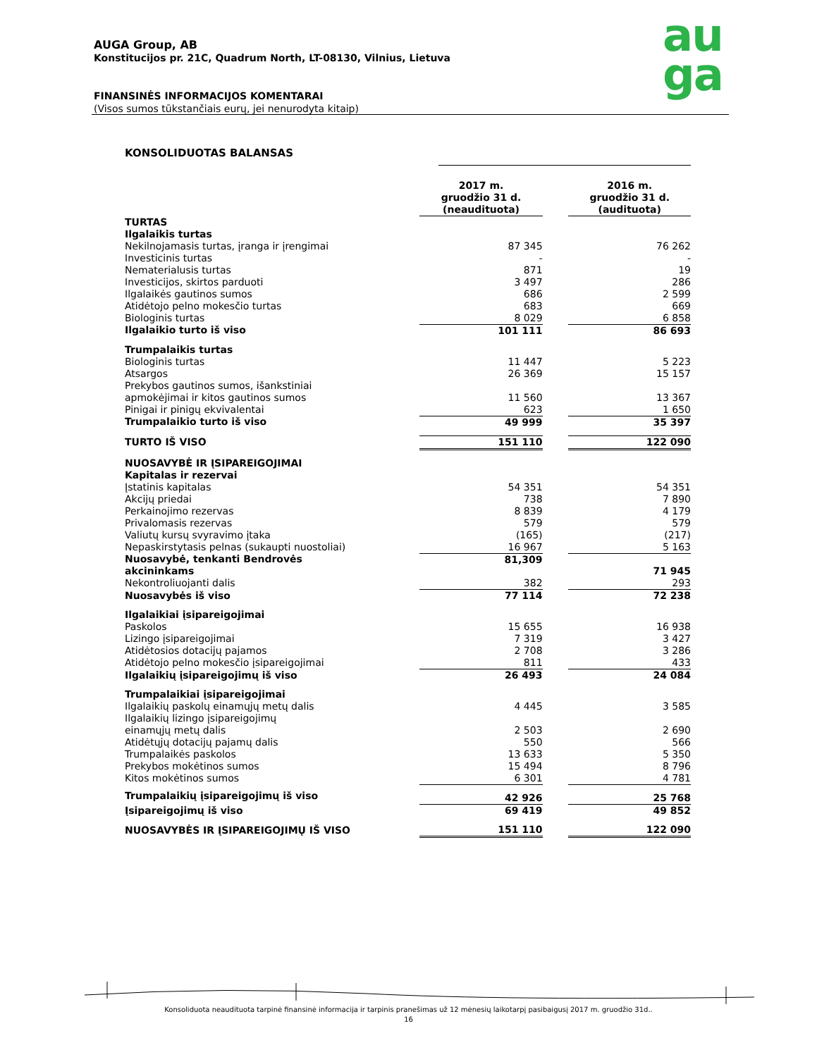AUGA Group, AB
Konstitucijos pr. 21C, Quadrum North, LT-08130, Vilnius, Lietuva
FINANSINĖS INFORMACIJOS KOMENTARAI
(Visos sumos tūkstančiais eurų, jei nenurodyta kitaip)
au
ga
KONSOLIDUOTAS BALANSAS
| | 2017 m. gruodžio 31 d. (neaudituota) | | 2016 m. gruodžio 31 d. (audituota) |
| TURTAS | | | |
| Ilgalaikis turtas | | | |
| Nekilnojamasis turtas, įranga ir įrengimai | 87 345 | | 76 262 |
| Investicinis turtas | - | | - |
| Nematerialusis turtas | 871 | | 19 |
| Investicijos, skirtos parduoti | 3 497 | | 286 |
| Ilgalaikės gautinos sumos | 686 | | 2 599 |
| Atidėtojo pelno mokesčio turtas | 683 | | 669 |
| Biologinis turtas | 8 029 | | 6 858 |
| Ilgalaikio turto iš viso | 101 111 | | 86 693 |
| Trumpalaikis turtas | | | |
| Biologinis turtas | 11 447 | | 5 223 |
| Atsargos | 26 369 | | 15 157 |
| Prekybos gautinos sumos, išankstiniai apmokėjimai ir kitos gautinos sumos | 11 560 | | 13 367 |
| Pinigai ir pinigų ekvivalentai | 623 | | 1 650 |
| Trumpalaikio turto iš viso | 49 999 | | 35 397 |
| TURTO IŠ VISO | 151 110 | | 122 090 |
| NUOSAVYBĖ IR ĮSIPAREIGOJIMAI | | | |
| Kapitalas ir rezervai | | | |
| Įstatinis kapitalas | 54 351 | | 54 351 |
| Akcijų priedai | 738 | | 7 890 |
| Perkainojimo rezervas | 8 839 | | 4 179 |
| Privalomasis rezervas | 579 | | 579 |
| Valiutų kursų svyravimo įtaka | (165) | | (217) |
| Nepaskirstytasis pelnas (sukaupti nuostoliai) | 16 967 | | 5 163 |
| Nuosavybė, tenkanti Bendrovės akcininkams | 81,309 | | 71 945 |
| Nekontroliuojanti dalis | 382 | | 293 |
| Nuosavybės iš viso | 77 114 | | 72 238 |
| Ilgalaikiai įsipareigojimai | | | |
| Paskolos | 15 655 | | 16 938 |
| Lizingo įsipareigojimai | 7 319 | | 3 427 |
| Atidėtosios dotacijų pajamos | 2 708 | | 3 286 |
| Atidėtojo pelno mokesčio įsipareigojimai | 811 | | 433 |
| Ilgalaikių įsipareigojimų iš viso | 26 493 | | 24 084 |
| Trumpalaikiai įsipareigojimai | | | |
| Ilgalaikių paskolų einamųjų metų dalis | 4 445 | | 3 585 |
| Ilgalaikių lizingo įsipareigojimų einamųjų metų dalis | 2 503 | | 2 690 |
| Atidėtųjų dotacijų pajamų dalis | 550 | | 566 |
| Trumpalaikės paskolos | 13 633 | | 5 350 |
| Prekybos mokėtinos sumos | 15 494 | | 8 796 |
| Kitos mokėtinos sumos | 6 301 | | 4 781 |
| Trumpalaikių įsipareigojimų iš viso | 42 926 | | 25 768 |
| Įsipareigojimų iš viso | 69 419 | | 49 852 |
| NUOSAVYBĖS IR ĮSIPAREIGOJIMŲ IŠ VISO | 151 110 | | 122 090 |
Konsoliduota neaudituota tarpinė finansinė informacija ir tarpinis pranešimas už 12 mėnesių laikotarpį pasibaigusį 2017 m. gruodžio 31d..
16